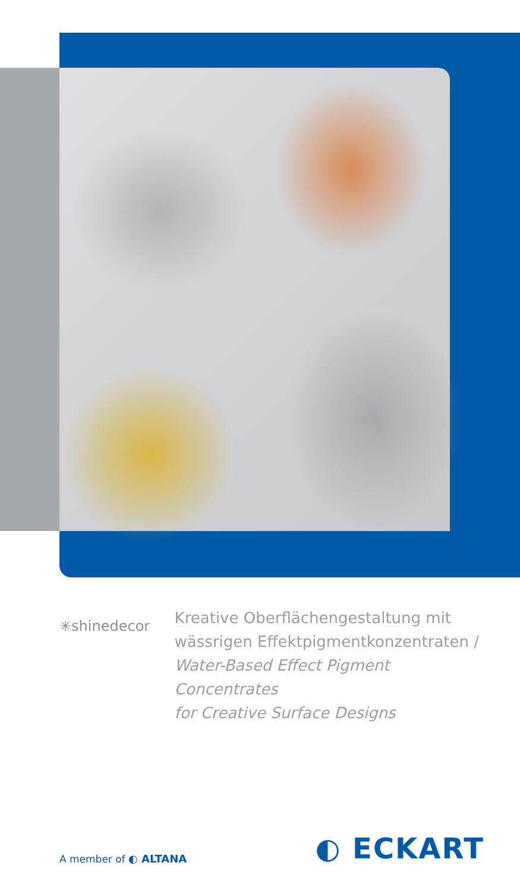✳shinedecor
Kreative Oberflächengestaltung mit
wässrigen Effektpigmentkonzentraten /
Water-Based Effect Pigment Concentrates
for Creative Surface Designs
A member of ◐ ALTANA
◐ ECKART